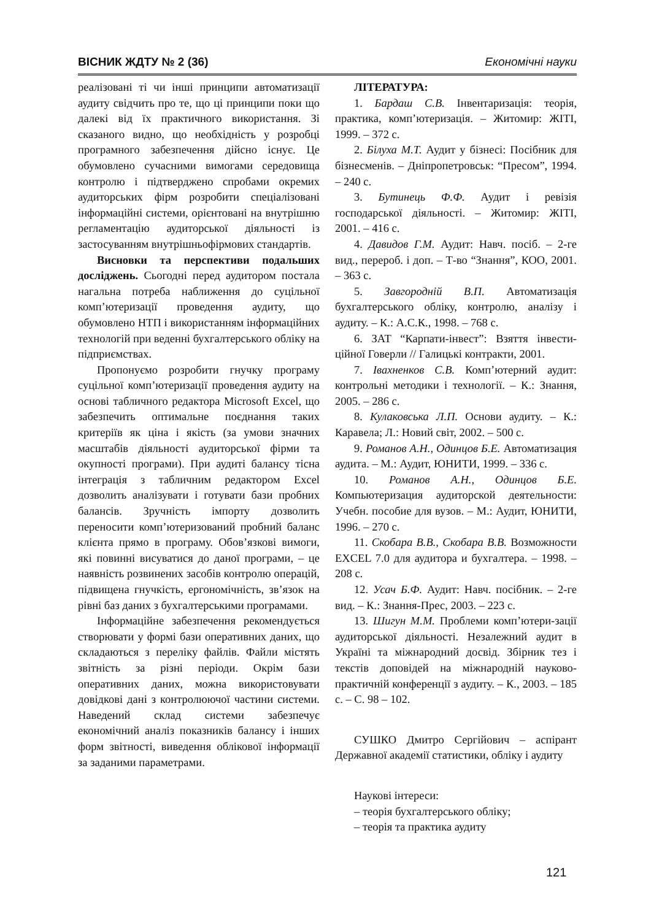ВІСНИК ЖДТУ № 2 (36) Економічні науки
реалізовані ті чи інші принципи автоматизації аудиту свідчить про те, що ці принципи поки що далекі від їх практичного використання. Зі сказаного видно, що необхідність у розробці програмного забезпечення дійсно існує. Це обумовлено сучасними вимогами середовища контролю і підтверджено спробами окремих аудиторських фірм розробити спеціалізовані інформаційні системи, орієнтовані на внутрішню регламентацію аудиторської діяльності із застосуванням внутрішньофірмових стандартів.
Висновки та перспективи подальших досліджень. Сьогодні перед аудитором постала нагальна потреба наближення до суцільної комп’ютеризації проведення аудиту, що обумовлено НТП і використанням інформаційних технологій при веденні бухгалтерського обліку на підприємствах.
Пропонуємо розробити гнучку програму суцільної комп’ютеризації проведення аудиту на основі табличного редактора Microsoft Excel, що забезпечить оптимальне поєднання таких критеріїв як ціна і якість (за умови значних масштабів діяльності аудиторської фірми та окупності програми). При аудиті балансу тісна інтеграція з табличним редактором Excel дозволить аналізувати і готувати бази пробних балансів. Зручність імпорту дозволить переносити комп’ютеризований пробний баланс клієнта прямо в програму. Обов’язкові вимоги, які повинні висуватися до даної програми, – це наявність розвинених засобів контролю операцій, підвищена гнучкість, ергономічність, зв’язок на рівні баз даних з бухгалтерськими програмами.
Інформаційне забезпечення рекомендується створювати у формі бази оперативних даних, що складаються з переліку файлів. Файли містять звітність за різні періоди. Окрім бази оперативних даних, можна використовувати довідкові дані з контролюючої частини системи. Наведений склад системи забезпечує економічний аналіз показників балансу і інших форм звітності, виведення облікової інформації за заданими параметрами.
ЛІТЕРАТУРА:
1. Бардаш С.В. Інвентаризація: теорія, практика, комп’ютеризація. – Житомир: ЖІТІ, 1999. – 372 с.
2. Білуха М.Т. Аудит у бізнесі: Посібник для бізнесменів. – Дніпропетровськ: “Пресом”, 1994. – 240 с.
3. Бутинець Ф.Ф. Аудит і ревізія господарської діяльності. – Житомир: ЖІТІ, 2001. – 416 с.
4. Давидов Г.М. Аудит: Навч. посіб. – 2-ге вид., перероб. і доп. – Т-во “Знання”, КОО, 2001. – 363 с.
5. Завгородній В.П. Автоматизація бухгалтерського обліку, контролю, аналізу і аудиту. – К.: А.С.К., 1998. – 768 с.
6. ЗАТ “Карпати-інвест”: Взяття інвести-ційної Говерли // Галицькі контракти, 2001.
7. Івахненков С.В. Комп’ютерний аудит: контрольні методики і технології. – К.: Знання, 2005. – 286 с.
8. Кулаковська Л.П. Основи аудиту. – К.: Каравела; Л.: Новий світ, 2002. – 500 с.
9. Романов А.Н., Одинцов Б.Е. Автоматизация аудита. – М.: Аудит, ЮНИТИ, 1999. – 336 с.
10. Романов А.Н., Одинцов Б.Е. Компьютеризация аудиторской деятельности: Учебн. пособие для вузов. – М.: Аудит, ЮНИТИ, 1996. – 270 с.
11. Скобара В.В., Скобара В.В. Возможности EXCEL 7.0 для аудитора и бухгалтера. – 1998. – 208 с.
12. Усач Б.Ф. Аудит: Навч. посібник. – 2-ге вид. – К.: Знання-Прес, 2003. – 223 с.
13. Шигун М.М. Проблеми комп’ютери-зації аудиторської діяльності. Незалежний аудит в Україні та міжнародний досвід. Збірник тез і текстів доповідей на міжнародній науково-практичній конференції з аудиту. – К., 2003. – 185 с. – С. 98 – 102.
СУШКО Дмитро Сергійович – аспірант Державної академії статистики, обліку і аудиту
Наукові інтереси:
– теорія бухгалтерського обліку;
– теорія та практика аудиту
121